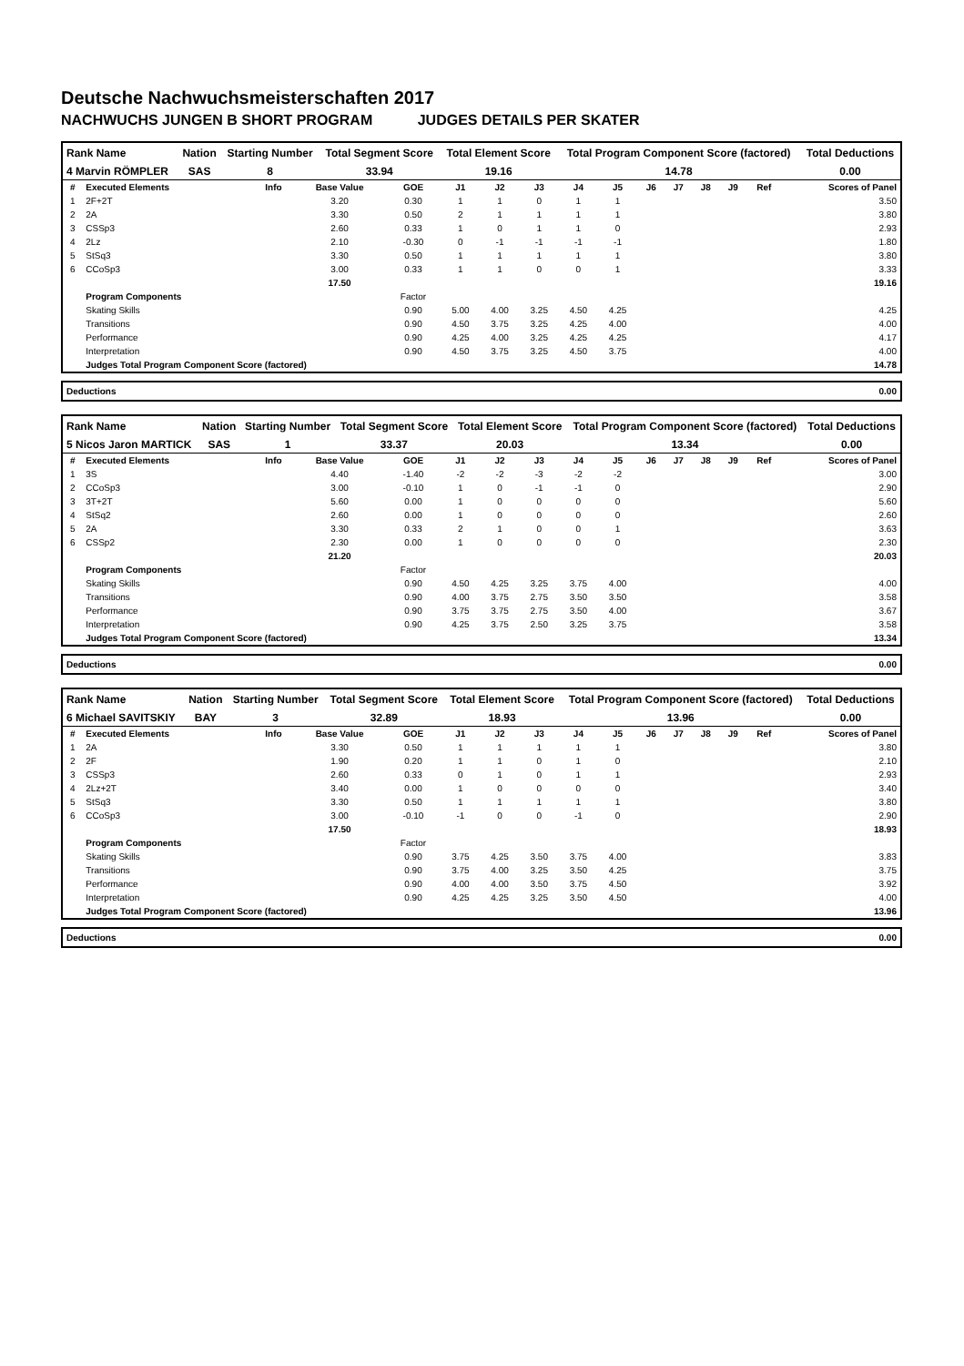Deutsche Nachwuchsmeisterschaften 2017
NACHWUCHS JUNGEN B SHORT PROGRAM JUDGES DETAILS PER SKATER
| Rank Name | Nation | Starting Number | Total Segment Score | Total Element Score | Total Program Component Score (factored) | Total Deductions |
| --- | --- | --- | --- | --- | --- | --- |
| 4 Marvin RÖMPLER | SAS | 8 | 33.94 | 19.16 | 14.78 | 0.00 |
| # | Executed Elements | Info | Base Value | GOE | J1 | J2 | J3 | J4 | J5 | J6 | J7 | J8 | J9 | Ref | Scores of Panel |
| --- | --- | --- | --- | --- | --- | --- | --- | --- | --- | --- | --- | --- | --- | --- | --- |
| 1 | 2F+2T | | 3.20 | 0.30 | 1 | 1 | 0 | 1 | 1 | | | | | | 3.50 |
| 2 | 2A | | 3.30 | 0.50 | 2 | 1 | 1 | 1 | 1 | | | | | | 3.80 |
| 3 | CSSp3 | | 2.60 | 0.33 | 1 | 0 | 1 | 1 | 0 | | | | | | 2.93 |
| 4 | 2Lz | | 2.10 | -0.30 | 0 | -1 | -1 | -1 | -1 | | | | | | 1.80 |
| 5 | StSq3 | | 3.30 | 0.50 | 1 | 1 | 1 | 1 | 1 | | | | | | 3.80 |
| 6 | CCoSp3 | | 3.00 | 0.33 | 1 | 1 | 0 | 0 | 1 | | | | | | 3.33 |
| | | | 17.50 | | | | | | | | | | | | 19.16 |
| | Program Components | | | Factor | | | | | | | | | | | |
| | Skating Skills | | | 0.90 | 5.00 | 4.00 | 3.25 | 4.50 | 4.25 | | | | | | 4.25 |
| | Transitions | | | 0.90 | 4.50 | 3.75 | 3.25 | 4.25 | 4.00 | | | | | | 4.00 |
| | Performance | | | 0.90 | 4.25 | 4.00 | 3.25 | 4.25 | 4.25 | | | | | | 4.17 |
| | Interpretation | | | 0.90 | 4.50 | 3.75 | 3.25 | 4.50 | 3.75 | | | | | | 4.00 |
| | Judges Total Program Component Score (factored) | | | | | | | | | | | | | | 14.78 |
| Deductions | 0.00 |
| Rank Name | Nation | Starting Number | Total Segment Score | Total Element Score | Total Program Component Score (factored) | Total Deductions |
| --- | --- | --- | --- | --- | --- | --- |
| 5 Nicos Jaron MARTICK | SAS | 1 | 33.37 | 20.03 | 13.34 | 0.00 |
| # | Executed Elements | Info | Base Value | GOE | J1 | J2 | J3 | J4 | J5 | J6 | J7 | J8 | J9 | Ref | Scores of Panel |
| --- | --- | --- | --- | --- | --- | --- | --- | --- | --- | --- | --- | --- | --- | --- | --- |
| 1 | 3S | | 4.40 | -1.40 | -2 | -2 | -3 | -2 | -2 | | | | | | 3.00 |
| 2 | CCoSp3 | | 3.00 | -0.10 | 1 | 0 | -1 | -1 | 0 | | | | | | 2.90 |
| 3 | 3T+2T | | 5.60 | 0.00 | 1 | 0 | 0 | 0 | 0 | | | | | | 5.60 |
| 4 | StSq2 | | 2.60 | 0.00 | 1 | 0 | 0 | 0 | 0 | | | | | | 2.60 |
| 5 | 2A | | 3.30 | 0.33 | 2 | 1 | 0 | 0 | 1 | | | | | | 3.63 |
| 6 | CSSp2 | | 2.30 | 0.00 | 1 | 0 | 0 | 0 | 0 | | | | | | 2.30 |
| | | | 21.20 | | | | | | | | | | | | 20.03 |
| | Program Components | | | Factor | | | | | | | | | | | |
| | Skating Skills | | | 0.90 | 4.50 | 4.25 | 3.25 | 3.75 | 4.00 | | | | | | 4.00 |
| | Transitions | | | 0.90 | 4.00 | 3.75 | 2.75 | 3.50 | 3.50 | | | | | | 3.58 |
| | Performance | | | 0.90 | 3.75 | 3.75 | 2.75 | 3.50 | 4.00 | | | | | | 3.67 |
| | Interpretation | | | 0.90 | 4.25 | 3.75 | 2.50 | 3.25 | 3.75 | | | | | | 3.58 |
| | Judges Total Program Component Score (factored) | | | | | | | | | | | | | | 13.34 |
| Deductions | 0.00 |
| Rank Name | Nation | Starting Number | Total Segment Score | Total Element Score | Total Program Component Score (factored) | Total Deductions |
| --- | --- | --- | --- | --- | --- | --- |
| 6 Michael SAVITSKIY | BAY | 3 | 32.89 | 18.93 | 13.96 | 0.00 |
| # | Executed Elements | Info | Base Value | GOE | J1 | J2 | J3 | J4 | J5 | J6 | J7 | J8 | J9 | Ref | Scores of Panel |
| --- | --- | --- | --- | --- | --- | --- | --- | --- | --- | --- | --- | --- | --- | --- | --- |
| 1 | 2A | | 3.30 | 0.50 | 1 | 1 | 1 | 1 | 1 | | | | | | 3.80 |
| 2 | 2F | | 1.90 | 0.20 | 1 | 1 | 0 | 1 | 0 | | | | | | 2.10 |
| 3 | CSSp3 | | 2.60 | 0.33 | 0 | 1 | 0 | 1 | 1 | | | | | | 2.93 |
| 4 | 2Lz+2T | | 3.40 | 0.00 | 1 | 0 | 0 | 0 | 0 | | | | | | 3.40 |
| 5 | StSq3 | | 3.30 | 0.50 | 1 | 1 | 1 | 1 | 1 | | | | | | 3.80 |
| 6 | CCoSp3 | | 3.00 | -0.10 | -1 | 0 | 0 | -1 | 0 | | | | | | 2.90 |
| | | | 17.50 | | | | | | | | | | | | 18.93 |
| | Program Components | | | Factor | | | | | | | | | | | |
| | Skating Skills | | | 0.90 | 3.75 | 4.25 | 3.50 | 3.75 | 4.00 | | | | | | 3.83 |
| | Transitions | | | 0.90 | 3.75 | 4.00 | 3.25 | 3.50 | 4.25 | | | | | | 3.75 |
| | Performance | | | 0.90 | 4.00 | 4.00 | 3.50 | 3.75 | 4.50 | | | | | | 3.92 |
| | Interpretation | | | 0.90 | 4.25 | 4.25 | 3.25 | 3.50 | 4.50 | | | | | | 4.00 |
| | Judges Total Program Component Score (factored) | | | | | | | | | | | | | | 13.96 |
| Deductions | 0.00 |